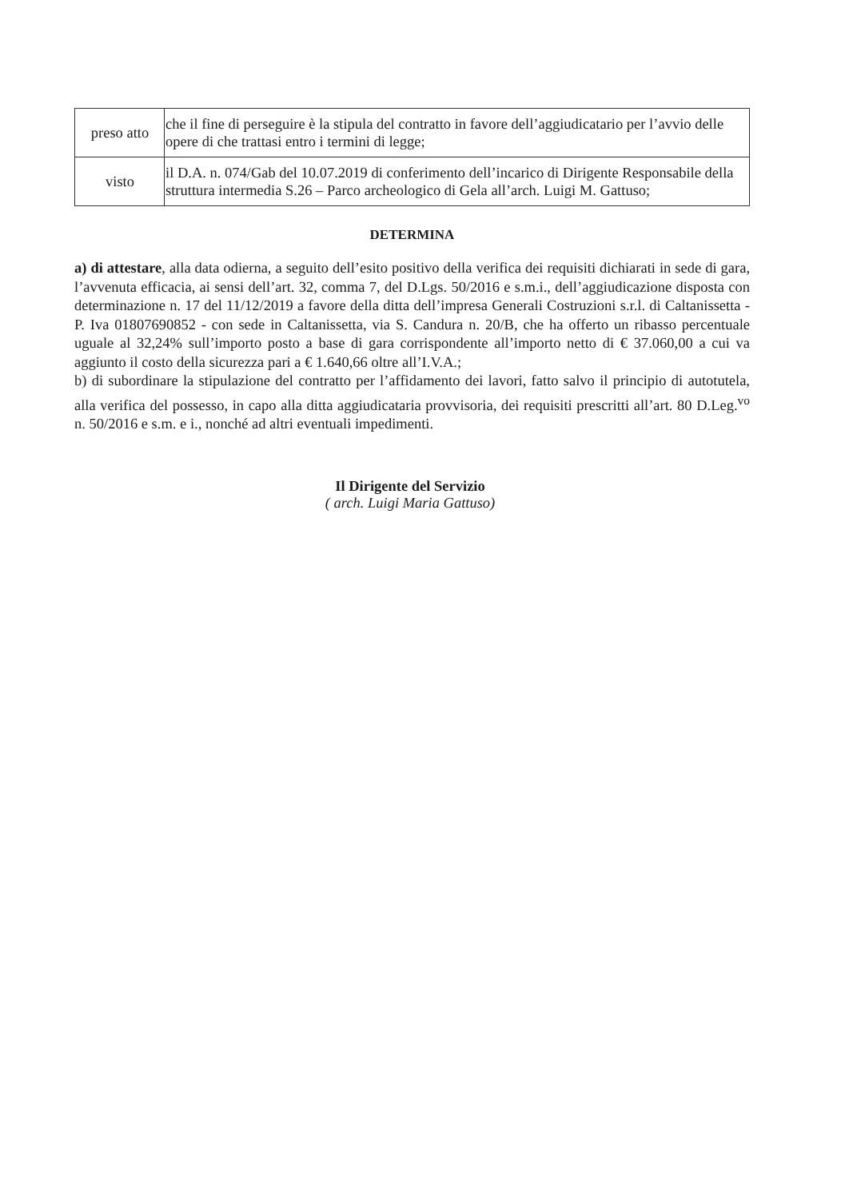| preso atto | che il fine di perseguire è la stipula del contratto in favore dell’aggiudicatario per l’avvio delle opere di che trattasi entro i termini di legge; |
| visto | il D.A. n. 074/Gab del 10.07.2019 di conferimento dell’incarico di Dirigente Responsabile della struttura intermedia S.26 – Parco archeologico di Gela all’arch. Luigi M. Gattuso; |
DETERMINA
a) di attestare, alla data odierna, a seguito dell’esito positivo della verifica dei requisiti dichiarati in sede di gara, l’avvenuta efficacia, ai sensi dell’art. 32, comma 7, del D.Lgs. 50/2016 e s.m.i., dell’aggiudicazione disposta con determinazione n. 17 del 11/12/2019 a favore della ditta dell’impresa Generali Costruzioni s.r.l. di Caltanissetta - P. Iva 01807690852 - con sede in Caltanissetta, via S. Candura n. 20/B, che ha offerto un ribasso percentuale uguale al 32,24% sull’importo posto a base di gara corrispondente all’importo netto di € 37.060,00 a cui va aggiunto il costo della sicurezza pari a € 1.640,66 oltre all’I.V.A.;
b) di subordinare la stipulazione del contratto per l’affidamento dei lavori, fatto salvo il principio di autotutela, alla verifica del possesso, in capo alla ditta aggiudicataria provvisoria, dei requisiti prescritti all’art. 80 D.Leg.<sup>vo</sup> n. 50/2016 e s.m. e i., nonché ad altri eventuali impedimenti.
Il Dirigente del Servizio
( arch. Luigi Maria Gattuso)